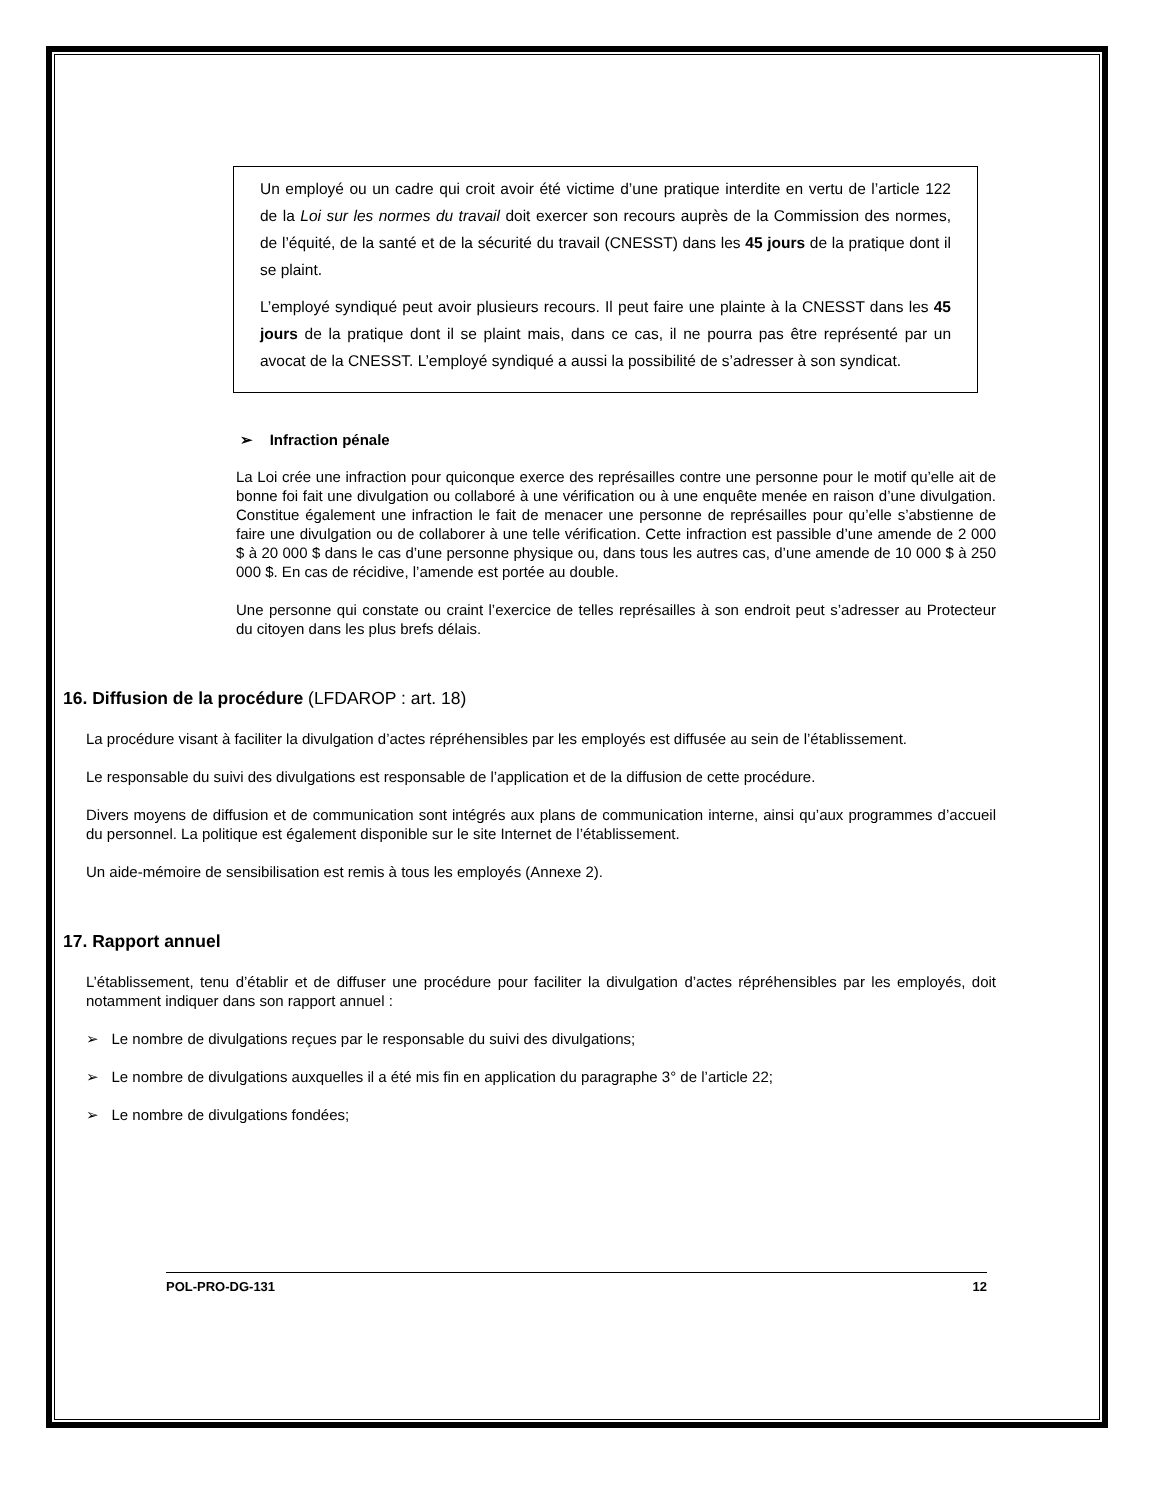Un employé ou un cadre qui croit avoir été victime d’une pratique interdite en vertu de l’article 122 de la Loi sur les normes du travail doit exercer son recours auprès de la Commission des normes, de l’équité, de la santé et de la sécurité du travail (CNESST) dans les 45 jours de la pratique dont il se plaint.
L’employé syndiqué peut avoir plusieurs recours. Il peut faire une plainte à la CNESST dans les 45 jours de la pratique dont il se plaint mais, dans ce cas, il ne pourra pas être représenté par un avocat de la CNESST. L’employé syndiqué a aussi la possibilité de s’adresser à son syndicat.
➢ Infraction pénale
La Loi crée une infraction pour quiconque exerce des représailles contre une personne pour le motif qu’elle ait de bonne foi fait une divulgation ou collaboré à une vérification ou à une enquête menée en raison d’une divulgation. Constitue également une infraction le fait de menacer une personne de représailles pour qu’elle s’abstienne de faire une divulgation ou de collaborer à une telle vérification. Cette infraction est passible d’une amende de 2 000 $ à 20 000 $ dans le cas d’une personne physique ou, dans tous les autres cas, d’une amende de 10 000 $ à 250 000 $. En cas de récidive, l’amende est portée au double.
Une personne qui constate ou craint l’exercice de telles représailles à son endroit peut s’adresser au Protecteur du citoyen dans les plus brefs délais.
16. Diffusion de la procédure (LFDAROP : art. 18)
La procédure visant à faciliter la divulgation d’actes répréhensibles par les employés est diffusée au sein de l’établissement.
Le responsable du suivi des divulgations est responsable de l’application et de la diffusion de cette procédure.
Divers moyens de diffusion et de communication sont intégrés aux plans de communication interne, ainsi qu’aux programmes d’accueil du personnel. La politique est également disponible sur le site Internet de l’établissement.
Un aide-mémoire de sensibilisation est remis à tous les employés (Annexe 2).
17. Rapport annuel
L’établissement, tenu d’établir et de diffuser une procédure pour faciliter la divulgation d’actes répréhensibles par les employés, doit notamment indiquer dans son rapport annuel :
➢ Le nombre de divulgations reçues par le responsable du suivi des divulgations;
➢ Le nombre de divulgations auxquelles il a été mis fin en application du paragraphe 3° de l’article 22;
➢ Le nombre de divulgations fondées;
POL-PRO-DG-131 12